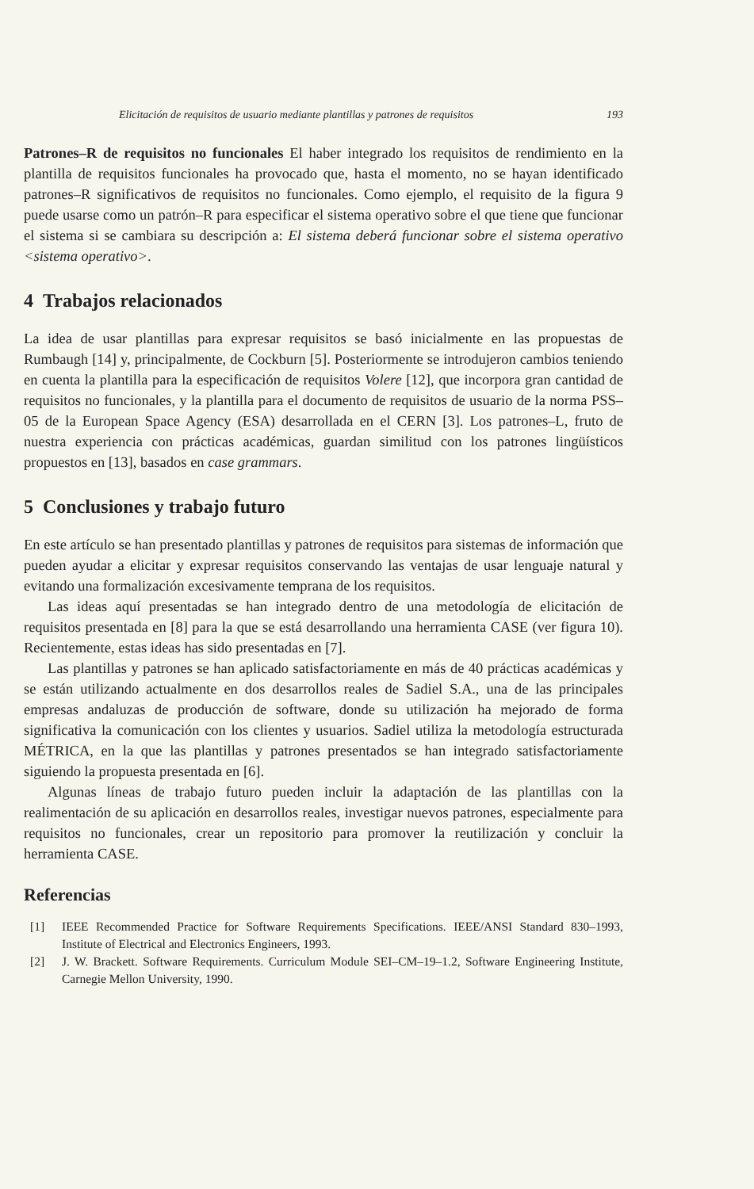Elicitación de requisitos de usuario mediante plantillas y patrones de requisitos 193
Patrones–R de requisitos no funcionales El haber integrado los requisitos de rendimiento en la plantilla de requisitos funcionales ha provocado que, hasta el momento, no se hayan identificado patrones–R significativos de requisitos no funcionales. Como ejemplo, el requisito de la figura 9 puede usarse como un patrón–R para especificar el sistema operativo sobre el que tiene que funcionar el sistema si se cambiara su descripción a: El sistema deberá funcionar sobre el sistema operativo <sistema operativo>.
4 Trabajos relacionados
La idea de usar plantillas para expresar requisitos se basó inicialmente en las propuestas de Rumbaugh [14] y, principalmente, de Cockburn [5]. Posteriormente se introdujeron cambios teniendo en cuenta la plantilla para la especificación de requisitos Volere [12], que incorpora gran cantidad de requisitos no funcionales, y la plantilla para el documento de requisitos de usuario de la norma PSS–05 de la European Space Agency (ESA) desarrollada en el CERN [3]. Los patrones–L, fruto de nuestra experiencia con prácticas académicas, guardan similitud con los patrones lingüísticos propuestos en [13], basados en case grammars.
5 Conclusiones y trabajo futuro
En este artículo se han presentado plantillas y patrones de requisitos para sistemas de información que pueden ayudar a elicitar y expresar requisitos conservando las ventajas de usar lenguaje natural y evitando una formalización excesivamente temprana de los requisitos.
Las ideas aquí presentadas se han integrado dentro de una metodología de elicitación de requisitos presentada en [8] para la que se está desarrollando una herramienta CASE (ver figura 10). Recientemente, estas ideas has sido presentadas en [7].
Las plantillas y patrones se han aplicado satisfactoriamente en más de 40 prácticas académicas y se están utilizando actualmente en dos desarrollos reales de Sadiel S.A., una de las principales empresas andaluzas de producción de software, donde su utilización ha mejorado de forma significativa la comunicación con los clientes y usuarios. Sadiel utiliza la metodología estructurada MÉTRICA, en la que las plantillas y patrones presentados se han integrado satisfactoriamente siguiendo la propuesta presentada en [6].
Algunas líneas de trabajo futuro pueden incluir la adaptación de las plantillas con la realimentación de su aplicación en desarrollos reales, investigar nuevos patrones, especialmente para requisitos no funcionales, crear un repositorio para promover la reutilización y concluir la herramienta CASE.
Referencias
[1] IEEE Recommended Practice for Software Requirements Specifications. IEEE/ANSI Standard 830–1993, Institute of Electrical and Electronics Engineers, 1993.
[2] J. W. Brackett. Software Requirements. Curriculum Module SEI–CM–19–1.2, Software Engineering Institute, Carnegie Mellon University, 1990.